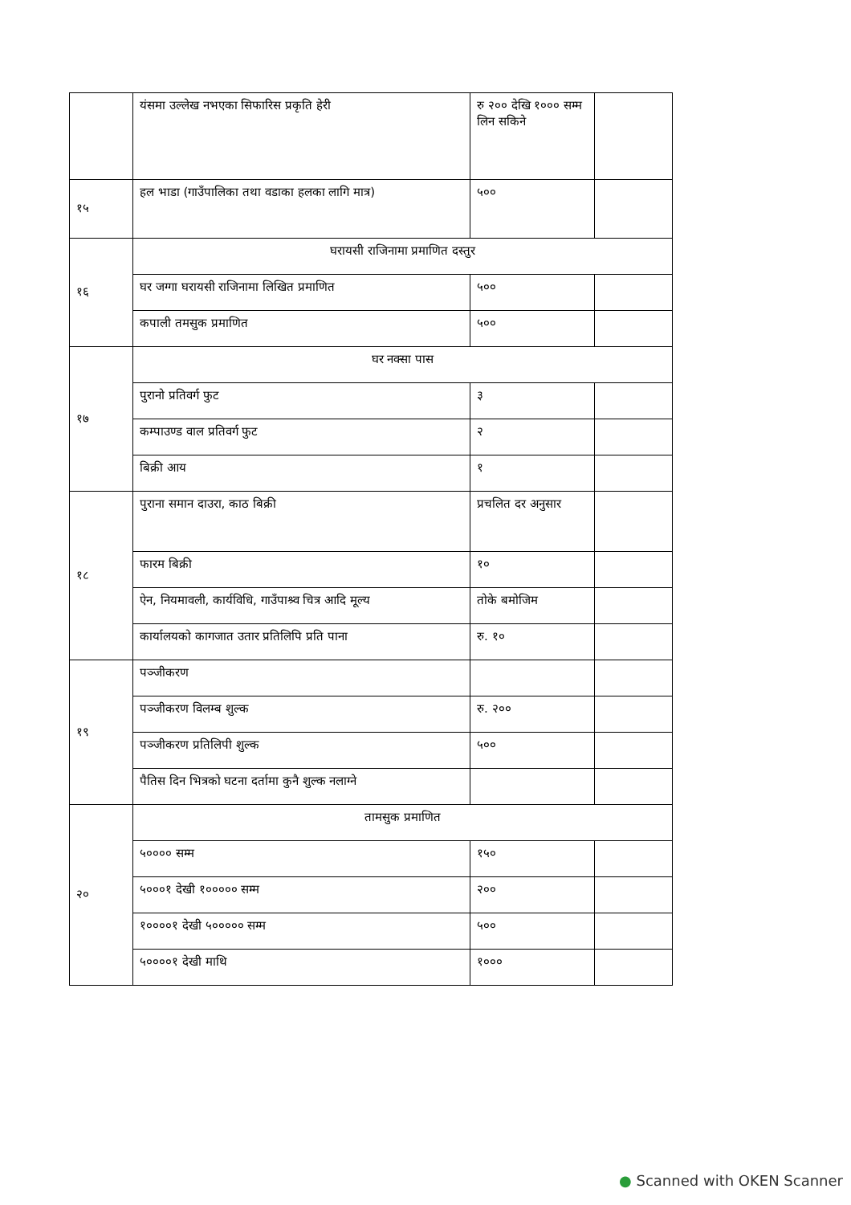| | यंसमा उल्लेख नभएका सिफारिस प्रकृति हेरी | रु २०० देखि १००० सम्म लिन सकिने | |
| १५ | हल भाडा (गाउँपालिका तथा वडाका हलका लागि मात्र) | ५०० | |
| १६ | घरायसी राजिनामा प्रमाणित दस्तुर | | |
| | घर जग्गा घरायसी राजिनामा लिखित प्रमाणित | ५०० | |
| | कपाली तमसुक प्रमाणित | ५०० | |
| १७ | घर नक्सा पास | | |
| | पुरानो प्रतिवर्ग फुट | ३ | |
| | कम्पाउण्ड वाल प्रतिवर्ग फुट | २ | |
| | बिक्री आय | १ | |
| १८ | पुराना समान दाउरा, काठ बिक्री | प्रचलित दर अनुसार | |
| | फारम बिक्री | १० | |
| | ऐन, नियमावली, कार्यविधि, गाउँपाश्र्व चित्र आदि मूल्य | तोके बमोजिम | |
| | कार्यालयको कागजात उतार प्रतिलिपि प्रति पाना | रु. १० | |
| १९ | पञ्जीकरण | | |
| | पञ्जीकरण विलम्ब शुल्क | रु. २०० | |
| | पञ्जीकरण प्रतिलिपी शुल्क | ५०० | |
| | पैतिस दिन भित्रको घटना दर्तामा कुनै शुल्क नलाग्ने | | |
| २० | तामसुक प्रमाणित | | |
| | ५०००० सम्म | १५० | |
| | ५०००१ देखी १००००० सम्म | २०० | |
| | १००००१ देखी ५००००० सम्म | ५०० | |
| | ५००००१ देखी माथि | १००० | |
● Scanned with OKEN Scanner